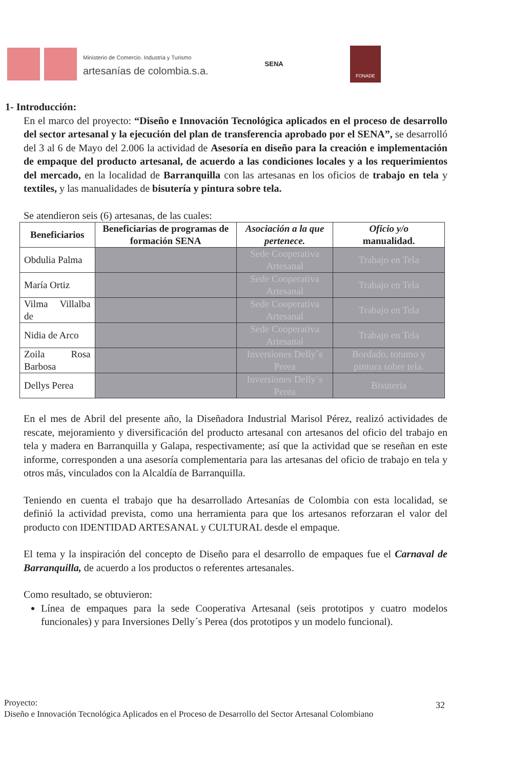Ministerio de Comercio. Industria y Turismo
artesanías de colombia.s.a.
SENA
FONADE
1- Introducción:
En el marco del proyecto: “Diseño e Innovación Tecnológica aplicados en el proceso de desarrollo del sector artesanal y la ejecución del plan de transferencia aprobado por el SENA”, se desarrolló del 3 al 6 de Mayo del 2.006 la actividad de Asesoría en diseño para la creación e implementación de empaque del producto artesanal, de acuerdo a las condiciones locales y a los requerimientos del mercado, en la localidad de Barranquilla con las artesanas en los oficios de trabajo en tela y textiles, y las manualidades de bisutería y pintura sobre tela.
Se atendieron seis (6) artesanas, de las cuales:
| Beneficiarios | Beneficiarias de programas de formación SENA | Asociación a la que pertenece. | Oficio y/o manualidad. |
| --- | --- | --- | --- |
| Obdulia Palma | | Sede Cooperativa Artesanal | Trabajo en Tela |
| María Ortiz | | Sede Cooperativa Artesanal | Trabajo en Tela |
| Vilma Villalba de | | Sede Cooperativa Artesanal | Trabajo en Tela |
| Nidia de Arco | | Sede Cooperativa Artesanal | Trabajo en Tela |
| Zoila Rosa Barbosa | | Inversiones Delly´s Perea | Bordado, totumo y pintura sobre tela. |
| Dellys Perea | | Inversiones Delly´s Perea | Bisutería |
En el mes de Abril del presente año, la Diseñadora Industrial Marisol Pérez, realizó actividades de rescate, mejoramiento y diversificación del producto artesanal con artesanos del oficio del trabajo en tela y madera en Barranquilla y Galapa, respectivamente; así que la actividad que se reseñan en este informe, corresponden a una asesoría complementaria para las artesanas del oficio de trabajo en tela y otros más, vinculados con la Alcaldía de Barranquilla.
Teniendo en cuenta el trabajo que ha desarrollado Artesanías de Colombia con esta localidad, se definió la actividad prevista, como una herramienta para que los artesanos reforzaran el valor del producto con IDENTIDAD ARTESANAL y CULTURAL desde el empaque.
El tema y la inspiración del concepto de Diseño para el desarrollo de empaques fue el Carnaval de Barranquilla, de acuerdo a los productos o referentes artesanales.
Como resultado, se obtuvieron:
Línea de empaques para la sede Cooperativa Artesanal (seis prototipos y cuatro modelos funcionales) y para Inversiones Delly´s Perea (dos prototipos y un modelo funcional).
Proyecto:
Diseño e Innovación Tecnológica Aplicados en el Proceso de Desarrollo del Sector Artesanal Colombiano
32